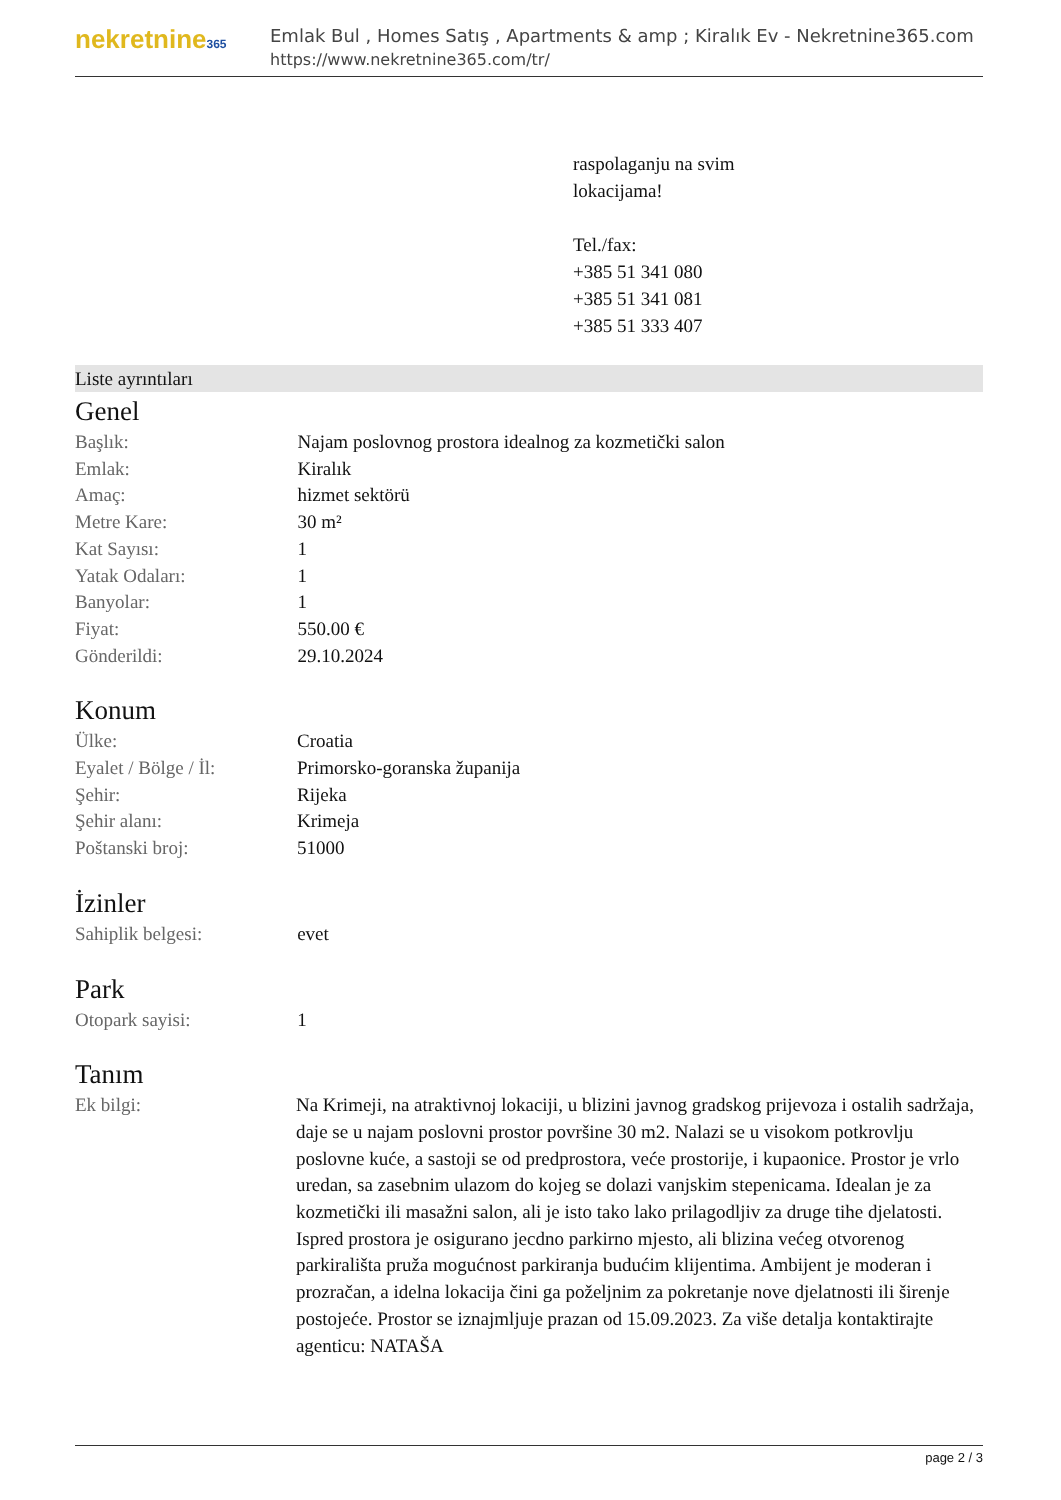nekretnine365
Emlak Bul , Homes Satış , Apartments & amp ; Kiralık Ev - Nekretnine365.com
https://www.nekretnine365.com/tr/
raspolaganju na svim
lokacijama!
Tel./fax:
+385 51 341 080
+385 51 341 081
+385 51 333 407
Liste ayrıntıları
Genel
| Başlık: | Najam poslovnog prostora idealnog za kozmetički salon |
| Emlak: | Kiralık |
| Amaç: | hizmet sektörü |
| Metre Kare: | 30 m² |
| Kat Sayısı: | 1 |
| Yatak Odaları: | 1 |
| Banyolar: | 1 |
| Fiyat: | 550.00 € |
| Gönderildi: | 29.10.2024 |
Konum
| Ülke: | Croatia |
| Eyalet / Bölge / İl: | Primorsko-goranska županija |
| Şehir: | Rijeka |
| Şehir alanı: | Krimeja |
| Poštanski broj: | 51000 |
İzinler
| Sahiplik belgesi: | evet |
Park
| Otopark sayisi: | 1 |
Tanım
| Ek bilgi: | Na Krimeji, na atraktivnoj lokaciji, u blizini javnog gradskog prijevoza i ostalih sadržaja, daje se u najam poslovni prostor površine 30 m2. Nalazi se u visokom potkrovlju poslovne kuće, a sastoji se od predprostora, veće prostorije, i kupaonice. Prostor je vrlo uredan, sa zasebnim ulazom do kojeg se dolazi vanjskim stepenicama. Idealan je za kozmetički ili masažni salon, ali je isto tako lako prilagodljiv za druge tihe djelatosti. Ispred prostora je osigurano jecdno parkirno mjesto, ali blizina većeg otvorenog parkirališta pruža mogućnost parkiranja budućim klijentima. Ambijent je moderan i prozračan, a idelna lokacija čini ga poželjnim za pokretanje nove djelatnosti ili širenje postojeće. Prostor se iznajmljuje prazan od 15.09.2023. Za više detalja kontaktirajte agenticu: NATAŠA |
page 2 / 3